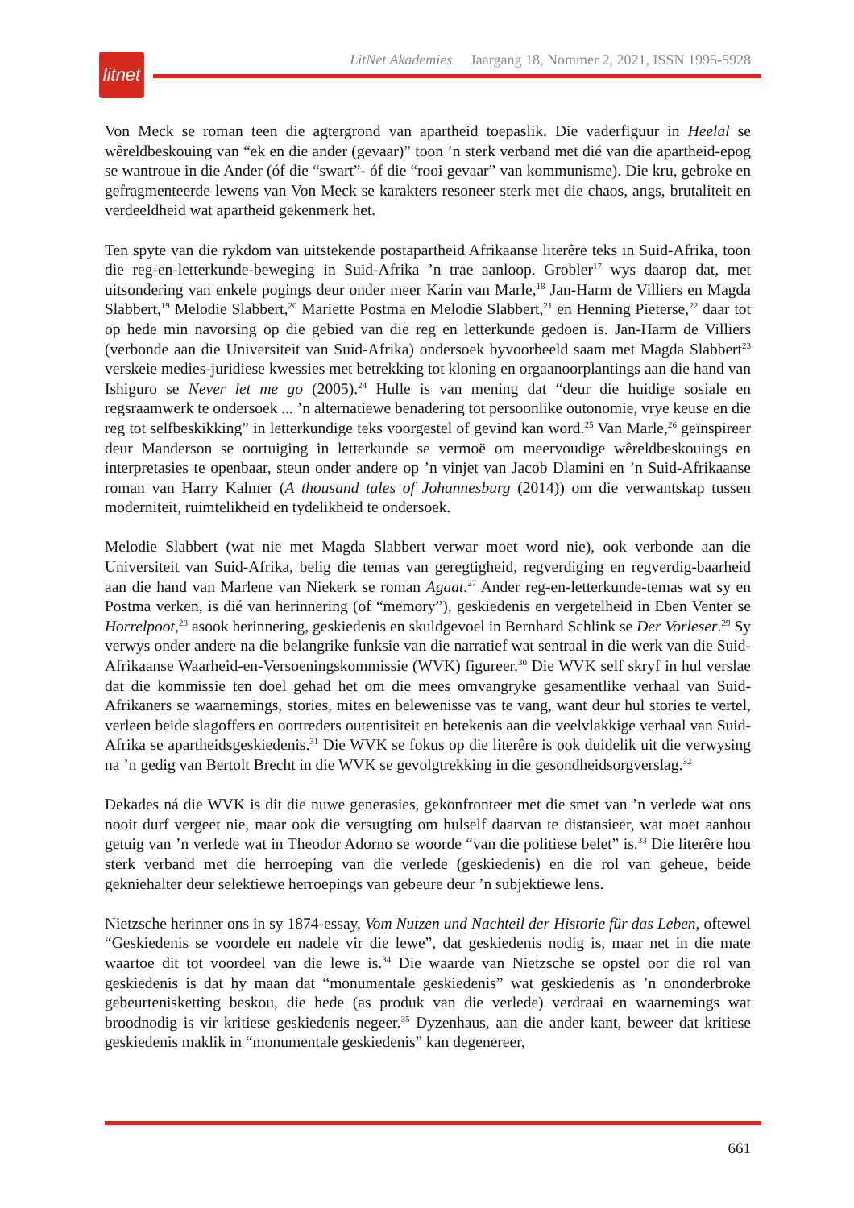litnet
LitNet Akademies Jaargang 18, Nommer 2, 2021, ISSN 1995-5928
Von Meck se roman teen die agtergrond van apartheid toepaslik. Die vaderfiguur in Heelal se wêreldbeskouing van “ek en die ander (gevaar)” toon ’n sterk verband met dié van die apartheid-epog se wantroue in die Ander (óf die “swart”- óf die “rooi gevaar” van kommunisme). Die kru, gebroke en gefragmenteerde lewens van Von Meck se karakters resoneer sterk met die chaos, angs, brutaliteit en verdeeldheid wat apartheid gekenmerk het.
Ten spyte van die rykdom van uitstekende postapartheid Afrikaanse literêre teks in Suid-Afrika, toon die reg-en-letterkunde-beweging in Suid-Afrika ’n trae aanloop. Grobler<sup>17</sup> wys daarop dat, met uitsondering van enkele pogings deur onder meer Karin van Marle,<sup>18</sup> Jan-Harm de Villiers en Magda Slabbert,<sup>19</sup> Melodie Slabbert,<sup>20</sup> Mariette Postma en Melodie Slabbert,<sup>21</sup> en Henning Pieterse,<sup>22</sup> daar tot op hede min navorsing op die gebied van die reg en letterkunde gedoen is. Jan-Harm de Villiers (verbonde aan die Universiteit van Suid-Afrika) ondersoek byvoorbeeld saam met Magda Slabbert<sup>23</sup> verskeie medies-juridiese kwessies met betrekking tot kloning en orgaanoorplantings aan die hand van Ishiguro se Never let me go (2005).<sup>24</sup> Hulle is van mening dat “deur die huidige sosiale en regsraamwerk te ondersoek ... ’n alternatiewe benadering tot persoonlike outonomie, vrye keuse en die reg tot selfbeskikking” in letterkundige teks voorgestel of gevind kan word.<sup>25</sup> Van Marle,<sup>26</sup> geïnspireer deur Manderson se oortuiging in letterkunde se vermoë om meervoudige wêreldbeskouings en interpretasies te openbaar, steun onder andere op ’n vinjet van Jacob Dlamini en ’n Suid-Afrikaanse roman van Harry Kalmer (A thousand tales of Johannesburg (2014)) om die verwantskap tussen moderniteit, ruimtelikheid en tydelikheid te ondersoek.
Melodie Slabbert (wat nie met Magda Slabbert verwar moet word nie), ook verbonde aan die Universiteit van Suid-Afrika, belig die temas van geregtigheid, regverdiging en regverdig-baarheid aan die hand van Marlene van Niekerk se roman Agaat.<sup>27</sup> Ander reg-en-letterkunde-temas wat sy en Postma verken, is dié van herinnering (of “memory”), geskiedenis en vergetelheid in Eben Venter se Horrelpoot,<sup>28</sup> asook herinnering, geskiedenis en skuldgevoel in Bernhard Schlink se Der Vorleser.<sup>29</sup> Sy verwys onder andere na die belangrike funksie van die narratief wat sentraal in die werk van die Suid-Afrikaanse Waarheid-en-Versoeningskommissie (WVK) figureer.<sup>30</sup> Die WVK self skryf in hul verslae dat die kommissie ten doel gehad het om die mees omvangryke gesamentlike verhaal van Suid-Afrikaners se waarnemings, stories, mites en belewenisse vas te vang, want deur hul stories te vertel, verleen beide slagoffers en oortreders outentisiteit en betekenis aan die veelvlakkige verhaal van Suid-Afrika se apartheidsgeskiedenis.<sup>31</sup> Die WVK se fokus op die literêre is ook duidelik uit die verwysing na ’n gedig van Bertolt Brecht in die WVK se gevolgtrekking in die gesondheidsorgverslag.<sup>32</sup>
Dekades ná die WVK is dit die nuwe generasies, gekonfronteer met die smet van ’n verlede wat ons nooit durf vergeet nie, maar ook die versugting om hulself daarvan te distansieer, wat moet aanhou getuig van ’n verlede wat in Theodor Adorno se woorde “van die politiese belet” is.<sup>33</sup> Die literêre hou sterk verband met die herroeping van die verlede (geskiedenis) en die rol van geheue, beide gekniehalter deur selektiewe herroepings van gebeure deur ’n subjektiewe lens.
Nietzsche herinner ons in sy 1874-essay, Vom Nutzen und Nachteil der Historie für das Leben, oftewel “Geskiedenis se voordele en nadele vir die lewe”, dat geskiedenis nodig is, maar net in die mate waartoe dit tot voordeel van die lewe is.<sup>34</sup> Die waarde van Nietzsche se opstel oor die rol van geskiedenis is dat hy maan dat “monumentale geskiedenis” wat geskiedenis as ’n ononderbroke gebeurtenisketting beskou, die hede (as produk van die verlede) verdraai en waarnemings wat broodnodig is vir kritiese geskiedenis negeer.<sup>35</sup> Dyzenhaus, aan die ander kant, beweer dat kritiese geskiedenis maklik in “monumentale geskiedenis” kan degenereer,
661